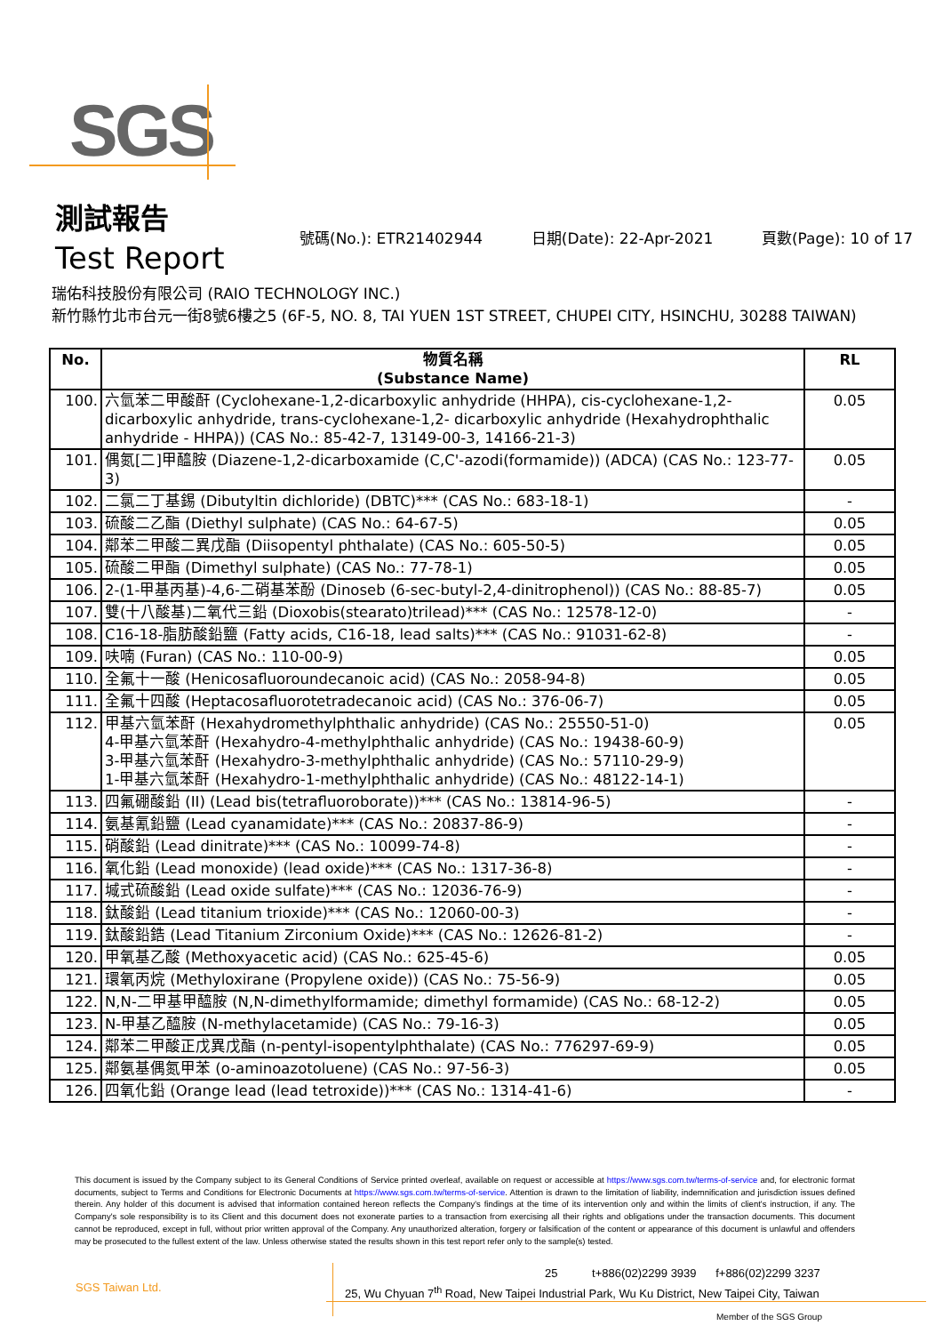SGS
測試報告
Test Report
號碼(No.): ETR21402944 日期(Date): 22-Apr-2021 頁數(Page): 10 of 17
瑞佑科技股份有限公司 (RAIO TECHNOLOGY INC.)
新竹縣竹北市台元一街8號6樓之5 (6F-5, NO. 8, TAI YUEN 1ST STREET, CHUPEI CITY, HSINCHU, 30288 TAIWAN)
| No. | 物質名稱 (Substance Name) | RL |
| --- | --- | --- |
| 100. | 六氫苯二甲酸酐 (Cyclohexane-1,2-dicarboxylic anhydride (HHPA), cis-cyclohexane-1,2- dicarboxylic anhydride, trans-cyclohexane-1,2- dicarboxylic anhydride (Hexahydrophthalic anhydride - HHPA)) (CAS No.: 85-42-7, 13149-00-3, 14166-21-3) | 0.05 |
| 101. | 偶氮[二]甲醯胺 (Diazene-1,2-dicarboxamide (C,C'-azodi(formamide)) (ADCA) (CAS No.: 123-77-3) | 0.05 |
| 102. | 二氯二丁基錫 (Dibutyltin dichloride) (DBTC)*** (CAS No.: 683-18-1) | - |
| 103. | 硫酸二乙酯 (Diethyl sulphate) (CAS No.: 64-67-5) | 0.05 |
| 104. | 鄰苯二甲酸二異戊酯 (Diisopentyl phthalate) (CAS No.: 605-50-5) | 0.05 |
| 105. | 硫酸二甲酯 (Dimethyl sulphate) (CAS No.: 77-78-1) | 0.05 |
| 106. | 2-(1-甲基丙基)-4,6-二硝基苯酚 (Dinoseb (6-sec-butyl-2,4-dinitrophenol)) (CAS No.: 88-85-7) | 0.05 |
| 107. | 雙(十八酸基)二氧代三鉛 (Dioxobis(stearato)trilead)*** (CAS No.: 12578-12-0) | - |
| 108. | C16-18-脂肪酸鉛鹽 (Fatty acids, C16-18, lead salts)*** (CAS No.: 91031-62-8) | - |
| 109. | 呋喃 (Furan) (CAS No.: 110-00-9) | 0.05 |
| 110. | 全氟十一酸 (Henicosafluoroundecanoic acid) (CAS No.: 2058-94-8) | 0.05 |
| 111. | 全氟十四酸 (Heptacosafluorotetradecanoic acid) (CAS No.: 376-06-7) | 0.05 |
| 112. | 甲基六氫苯酐 (Hexahydromethylphthalic anhydride) (CAS No.: 25550-51-0) 4-甲基六氫苯酐 (Hexahydro-4-methylphthalic anhydride) (CAS No.: 19438-60-9) 3-甲基六氫苯酐 (Hexahydro-3-methylphthalic anhydride) (CAS No.: 57110-29-9) 1-甲基六氫苯酐 (Hexahydro-1-methylphthalic anhydride) (CAS No.: 48122-14-1) | 0.05 |
| 113. | 四氟硼酸鉛 (II) (Lead bis(tetrafluoroborate))*** (CAS No.: 13814-96-5) | - |
| 114. | 氨基氰鉛鹽 (Lead cyanamidate)*** (CAS No.: 20837-86-9) | - |
| 115. | 硝酸鉛 (Lead dinitrate)*** (CAS No.: 10099-74-8) | - |
| 116. | 氧化鉛 (Lead monoxide) (lead oxide)*** (CAS No.: 1317-36-8) | - |
| 117. | 堿式硫酸鉛 (Lead oxide sulfate)*** (CAS No.: 12036-76-9) | - |
| 118. | 鈦酸鉛 (Lead titanium trioxide)*** (CAS No.: 12060-00-3) | - |
| 119. | 鈦酸鉛鋯 (Lead Titanium Zirconium Oxide)*** (CAS No.: 12626-81-2) | - |
| 120. | 甲氧基乙酸 (Methoxyacetic acid) (CAS No.: 625-45-6) | 0.05 |
| 121. | 環氧丙烷 (Methyloxirane (Propylene oxide)) (CAS No.: 75-56-9) | 0.05 |
| 122. | N,N-二甲基甲醯胺 (N,N-dimethylformamide; dimethyl formamide) (CAS No.: 68-12-2) | 0.05 |
| 123. | N-甲基乙醯胺 (N-methylacetamide) (CAS No.: 79-16-3) | 0.05 |
| 124. | 鄰苯二甲酸正戊異戊酯 (n-pentyl-isopentylphthalate) (CAS No.: 776297-69-9) | 0.05 |
| 125. | 鄰氨基偶氮甲苯 (o-aminoazotoluene) (CAS No.: 97-56-3) | 0.05 |
| 126. | 四氧化鉛 (Orange lead (lead tetroxide))*** (CAS No.: 1314-41-6) | - |
This document is issued by the Company subject to its General Conditions of Service printed overleaf, available on request or accessible at https://www.sgs.com.tw/terms-of-service and, for electronic format documents, subject to Terms and Conditions for Electronic Documents at https://www.sgs.com.tw/terms-of-service. Attention is drawn to the limitation of liability, indemnification and jurisdiction issues defined therein. Any holder of this document is advised that information contained hereon reflects the Company's findings at the time of its intervention only and within the limits of client's instruction, if any. The Company's sole responsibility is to its Client and this document does not exonerate parties to a transaction from exercising all their rights and obligations under the transaction documents. This document cannot be reproduced, except in full, without prior written approval of the Company. Any unauthorized alteration, forgery or falsification of the content or appearance of this document is unlawful and offenders may be prosecuted to the fullest extent of the law. Unless otherwise stated the results shown in this test report refer only to the sample(s) tested.
SGS Taiwan Ltd.
25 t+886(02)2299 3939 f+886(02)2299 3237
25, Wu Chyuan 7<sup>th</sup> Road, New Taipei Industrial Park, Wu Ku District, New Taipei City, Taiwan
Member of the SGS Group